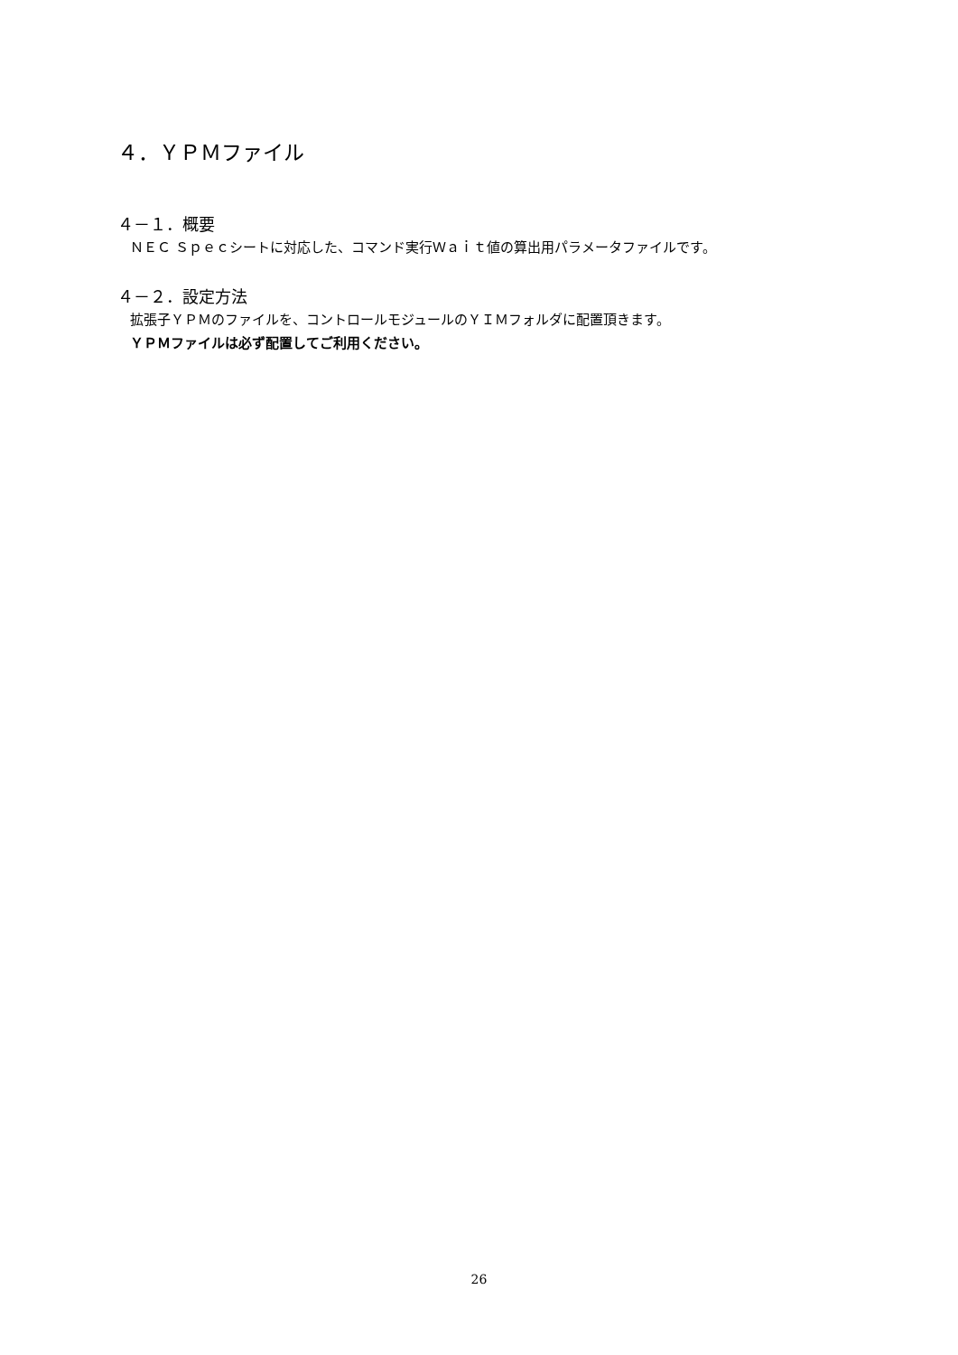４．ＹＰＭファイル
４－１．概要
ＮＥＣ Ｓｐｅｃシートに対応した、コマンド実行Ｗａｉｔ値の算出用パラメータファイルです。
４－２．設定方法
拡張子ＹＰＭのファイルを、コントロールモジュールのＹＩＭフォルダに配置頂きます。
ＹＰＭファイルは必ず配置してご利用ください。
26